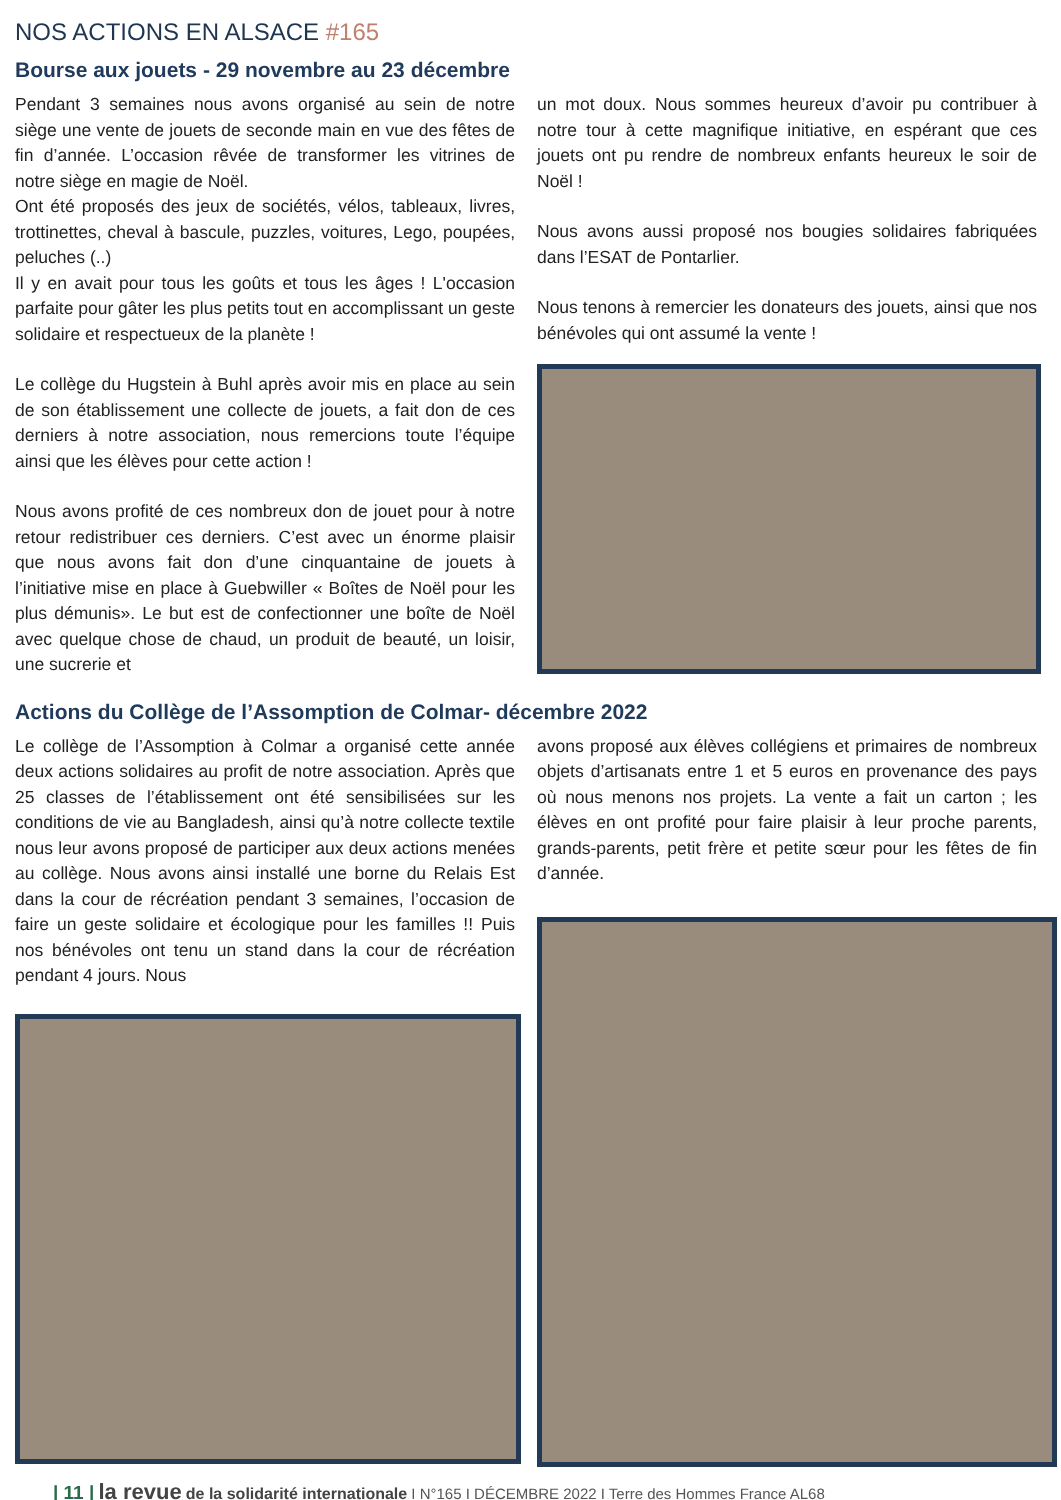NOS ACTIONS EN ALSACE #165
Bourse aux jouets - 29 novembre au 23 décembre
Pendant 3 semaines nous avons organisé au sein de notre siège une vente de jouets de seconde main en vue des fêtes de fin d’année. L’occasion rêvée de transformer les vitrines de notre siège en magie de Noël.
Ont été proposés des jeux de sociétés, vélos, tableaux, livres, trottinettes, cheval à bascule, puzzles, voitures, Lego, poupées, peluches (..)
Il y en avait pour tous les goûts et tous les âges ! L'occasion parfaite pour gâter les plus petits tout en accomplissant un geste solidaire et respectueux de la planète !
Le collège du Hugstein à Buhl après avoir mis en place au sein de son établissement une collecte de jouets, a fait don de ces derniers à notre association, nous remercions toute l’équipe ainsi que les élèves pour cette action !
Nous avons profité de ces nombreux don de jouet pour à notre retour redistribuer ces derniers. C’est avec un énorme plaisir que nous avons fait don d’une cinquantaine de jouets à l’initiative mise en place à Guebwiller « Boîtes de Noël pour les plus démunis». Le but est de confectionner une boîte de Noël avec quelque chose de chaud, un produit de beauté, un loisir, une sucrerie et
un mot doux. Nous sommes heureux d’avoir pu contribuer à notre tour à cette magnifique initiative, en espérant que ces jouets ont pu rendre de nombreux enfants heureux le soir de Noël !
Nous avons aussi proposé nos bougies solidaires fabriquées dans l’ESAT de Pontarlier.
Nous tenons à remercier les donateurs des jouets, ainsi que nos bénévoles qui ont assumé la vente !
Actions du Collège de l’Assomption de Colmar- décembre 2022
Le collège de l’Assomption à Colmar a organisé cette année deux actions solidaires au profit de notre association. Après que 25 classes de l’établissement ont été sensibilisées sur les conditions de vie au Bangladesh, ainsi qu’à notre collecte textile nous leur avons proposé de participer aux deux actions menées au collège. Nous avons ainsi installé une borne du Relais Est dans la cour de récréation pendant 3 semaines, l’occasion de faire un geste solidaire et écologique pour les familles !! Puis nos bénévoles ont tenu un stand dans la cour de récréation pendant 4 jours. Nous
avons proposé aux élèves collégiens et primaires de nombreux objets d’artisanats entre 1 et 5 euros en provenance des pays où nous menons nos projets. La vente a fait un carton ; les élèves en ont profité pour faire plaisir à leur proche parents, grands-parents, petit frère et petite sœur pour les fêtes de fin d’année.
| 11 | la revue de la solidarité internationale I N°165 I DÉCEMBRE 2022 I Terre des Hommes France AL68